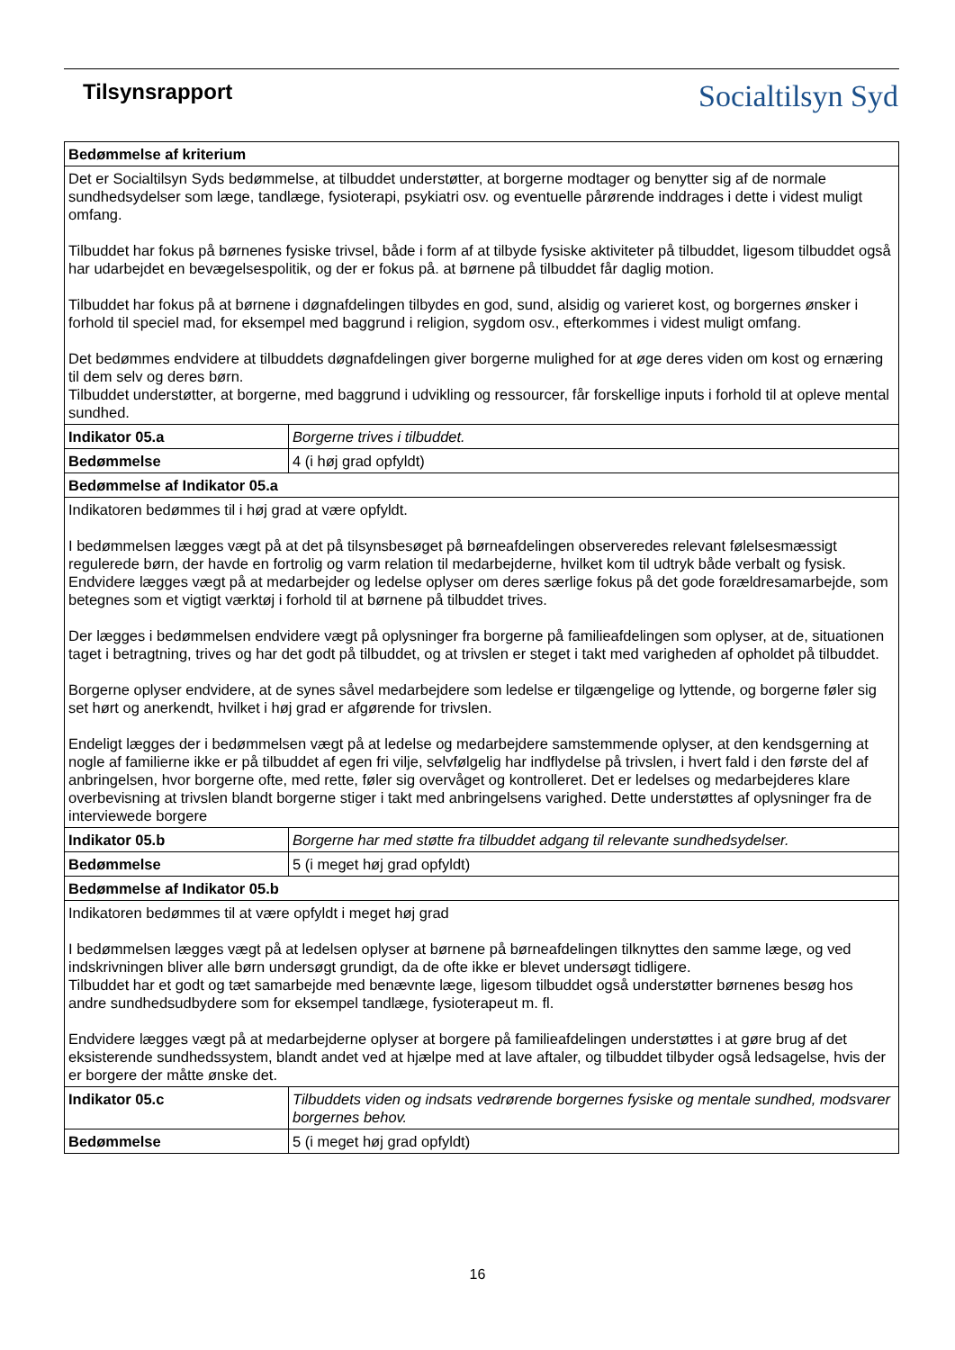Tilsynsrapport
Socialtilsyn Syd
| Bedømmelse af kriterium | |
| --- | --- |
| Det er Socialtilsyn Syds bedømmelse, at tilbuddet understøtter, at borgerne modtager og benytter sig af de normale sundhedsydelser som læge, tandlæge, fysioterapi, psykiatri osv. og eventuelle pårørende inddrages i dette i videst muligt omfang. Tilbuddet har fokus på børnenes fysiske trivsel, både i form af at tilbyde fysiske aktiviteter på tilbuddet, ligesom tilbuddet også har udarbejdet en bevægelsespolitik, og der er fokus på. at børnene på tilbuddet får daglig motion. Tilbuddet har fokus på at børnene i døgnafdelingen tilbydes en god, sund, alsidig og varieret kost, og borgernes ønsker i forhold til speciel mad, for eksempel med baggrund i religion, sygdom osv., efterkommes i videst muligt omfang. Det bedømmes endvidere at tilbuddets døgnafdelingen giver borgerne mulighed for at øge deres viden om kost og ernæring til dem selv og deres børn. Tilbuddet understøtter, at borgerne, med baggrund i udvikling og ressourcer, får forskellige inputs i forhold til at opleve mental sundhed. | |
| Indikator 05.a | Borgerne trives i tilbuddet. |
| Bedømmelse | 4 (i høj grad opfyldt) |
| Bedømmelse af Indikator 05.a | |
| Indikatoren bedømmes til i høj grad at være opfyldt. I bedømmelsen lægges vægt på at det på tilsynsbesøget på børneafdelingen observeredes relevant følelsesmæssigt regulerede børn, der havde en fortrolig og varm relation til medarbejderne, hvilket kom til udtryk både verbalt og fysisk. Endvidere lægges vægt på at medarbejder og ledelse oplyser om deres særlige fokus på det gode forældresamarbejde, som betegnes som et vigtigt værktøj i forhold til at børnene på tilbuddet trives. Der lægges i bedømmelsen endvidere vægt på oplysninger fra borgerne på familieafdelingen som oplyser, at de, situationen taget i betragtning, trives og har det godt på tilbuddet, og at trivslen er steget i takt med varigheden af opholdet på tilbuddet. Borgerne oplyser endvidere, at de synes såvel medarbejdere som ledelse er tilgængelige og lyttende, og borgerne føler sig set hørt og anerkendt, hvilket i høj grad er afgørende for trivslen. Endeligt lægges der i bedømmelsen vægt på at ledelse og medarbejdere samstemmende oplyser, at den kendsgerning at nogle af familierne ikke er på tilbuddet af egen fri vilje, selvfølgelig har indflydelse på trivslen, i hvert fald i den første del af anbringelsen, hvor borgerne ofte, med rette, føler sig overvåget og kontrolleret. Det er ledelses og medarbejderes klare overbevisning at trivslen blandt borgerne stiger i takt med anbringelsens varighed. Dette understøttes af oplysninger fra de interviewede borgere | |
| Indikator 05.b | Borgerne har med støtte fra tilbuddet adgang til relevante sundhedsydelser. |
| Bedømmelse | 5 (i meget høj grad opfyldt) |
| Bedømmelse af Indikator 05.b | |
| Indikatoren bedømmes til at være opfyldt i meget høj grad I bedømmelsen lægges vægt på at ledelsen oplyser at børnene på børneafdelingen tilknyttes den samme læge, og ved indskrivningen bliver alle børn undersøgt grundigt, da de ofte ikke er blevet undersøgt tidligere. Tilbuddet har et godt og tæt samarbejde med benævnte læge, ligesom tilbuddet også understøtter børnenes besøg hos andre sundhedsudbydere som for eksempel tandlæge, fysioterapeut m. fl. Endvidere lægges vægt på at medarbejderne oplyser at borgere på familieafdelingen understøttes i at gøre brug af det eksisterende sundhedssystem, blandt andet ved at hjælpe med at lave aftaler, og tilbuddet tilbyder også ledsagelse, hvis der er borgere der måtte ønske det. | |
| Indikator 05.c | Tilbuddets viden og indsats vedrørende borgernes fysiske og mentale sundhed, modsvarer borgernes behov. |
| Bedømmelse | 5 (i meget høj grad opfyldt) |
16